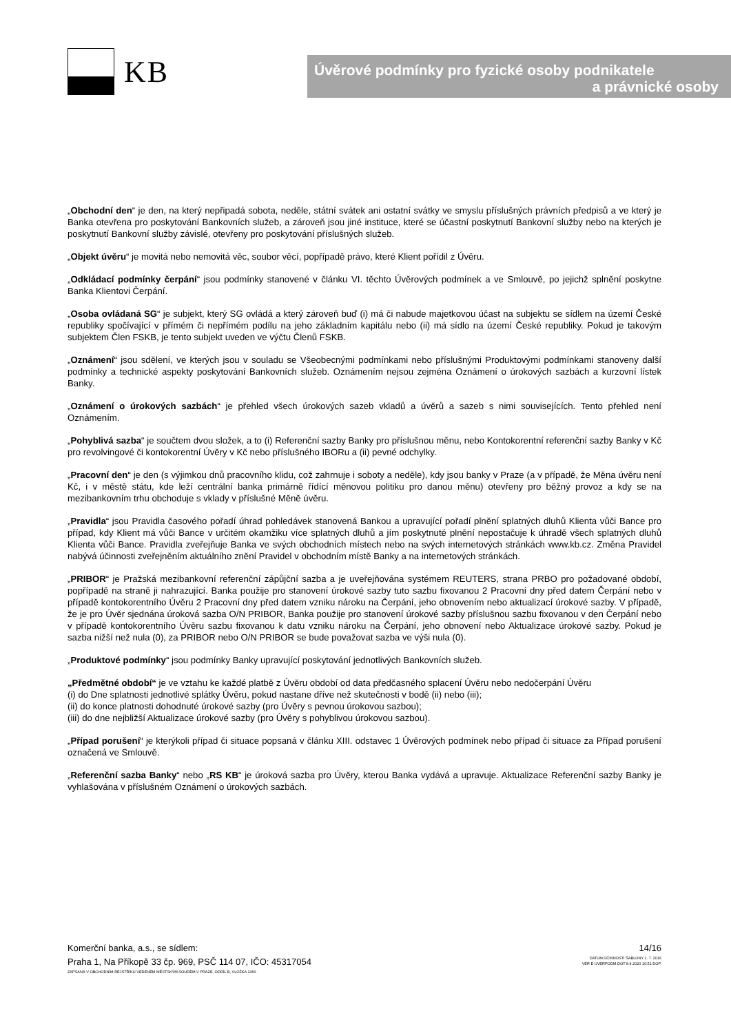KB
Úvěrové podmínky pro fyzické osoby podnikatele
a právnické osoby
„Obchodní den“ je den, na který nepřipadá sobota, neděle, státní svátek ani ostatní svátky ve smyslu příslušných právních předpisů a ve který je Banka otevřena pro poskytování Bankovních služeb, a zároveň jsou jiné instituce, které se účastní poskytnutí Bankovní služby nebo na kterých je poskytnutí Bankovní služby závislé, otevřeny pro poskytování příslušných služeb.
„Objekt úvěru“ je movitá nebo nemovitá věc, soubor věcí, popřípadě právo, které Klient pořídil z Úvěru.
„Odkládací podmínky čerpání“ jsou podmínky stanovené v článku VI. těchto Úvěrových podmínek a ve Smlouvě, po jejichž splnění poskytne Banka Klientovi Čerpání.
„Osoba ovládaná SG“ je subjekt, který SG ovládá a který zároveň buď (i) má či nabude majetkovou účast na subjektu se sídlem na území České republiky spočívající v přímém či nepřímém podílu na jeho základním kapitálu nebo (ii) má sídlo na území České republiky. Pokud je takovým subjektem Člen FSKB, je tento subjekt uveden ve výčtu Členů FSKB.
„Oznámení“ jsou sdělení, ve kterých jsou v souladu se Všeobecnými podmínkami nebo příslušnými Produktovými podmínkami stanoveny další podmínky a technické aspekty poskytování Bankovních služeb. Oznámením nejsou zejména Oznámení o úrokových sazbách a kurzovní lístek Banky.
„Oznámení o úrokových sazbách“ je přehled všech úrokových sazeb vkladů a úvěrů a sazeb s nimi souvisejících. Tento přehled není Oznámením.
„Pohyblivá sazba“ je součtem dvou složek, a to (i) Referenční sazby Banky pro příslušnou měnu, nebo Kontokorentní referenční sazby Banky v Kč pro revolvingové či kontokorentní Úvěry v Kč nebo příslušného IBORu a (ii) pevné odchylky.
„Pracovní den“ je den (s výjimkou dnů pracovního klidu, což zahrnuje i soboty a neděle), kdy jsou banky v Praze (a v případě, že Měna úvěru není Kč, i v městě státu, kde leží centrální banka primárně řídící měnovou politiku pro danou měnu) otevřeny pro běžný provoz a kdy se na mezibankovním trhu obchoduje s vklady v příslušné Měně úvěru.
„Pravidla“ jsou Pravidla časového pořadí úhrad pohledávek stanovená Bankou a upravující pořadí plnění splatných dluhů Klienta vůči Bance pro případ, kdy Klient má vůči Bance v určitém okamžiku více splatných dluhů a jím poskytnuté plnění nepostačuje k úhradě všech splatných dluhů Klienta vůči Bance. Pravidla zveřejňuje Banka ve svých obchodních místech nebo na svých internetových stránkách www.kb.cz. Změna Pravidel nabývá účinnosti zveřejněním aktuálního znění Pravidel v obchodním místě Banky a na internetových stránkách.
„PRIBOR“ je Pražská mezibankovní referenční zápůjční sazba a je uveřejňována systémem REUTERS, strana PRBO pro požadované období, popřípadě na straně ji nahrazující. Banka použije pro stanovení úrokové sazby tuto sazbu fixovanou 2 Pracovní dny před datem Čerpání nebo v případě kontokorentního Úvěru 2 Pracovní dny před datem vzniku nároku na Čerpání, jeho obnovením nebo aktualizací úrokové sazby. V případě, že je pro Úvěr sjednána úroková sazba O/N PRIBOR, Banka použije pro stanovení úrokové sazby příslušnou sazbu fixovanou v den Čerpání nebo v případě kontokorentního Úvěru sazbu fixovanou k datu vzniku nároku na Čerpání, jeho obnovení nebo Aktualizace úrokové sazby. Pokud je sazba nižší než nula (0), za PRIBOR nebo O/N PRIBOR se bude považovat sazba ve výši nula (0).
„Produktové podmínky“ jsou podmínky Banky upravující poskytování jednotlivých Bankovních služeb.
„Předmětné období“ je ve vztahu ke každé platbě z Úvěru období od data předčasného splacení Úvěru nebo nedočerpání Úvěru
(i) do Dne splatnosti jednotlivé splátky Úvěru, pokud nastane dříve než skutečnosti v bodě (ii) nebo (iii);
(ii) do konce platnosti dohodnuté úrokové sazby (pro Úvěry s pevnou úrokovou sazbou);
(iii) do dne nejbližší Aktualizace úrokové sazby (pro Úvěry s pohyblivou úrokovou sazbou).
„Případ porušení“ je kterýkoli případ či situace popsaná v článku XIII. odstavec 1 Úvěrových podmínek nebo případ či situace za Případ porušení označená ve Smlouvě.
„Referenční sazba Banky“ nebo „RS KB“ je úroková sazba pro Úvěry, kterou Banka vydává a upravuje. Aktualizace Referenční sazby Banky je vyhlašována v příslušném Oznámení o úrokových sazbách.
Komerční banka, a.s., se sídlem:
Praha 1, Na Příkopě 33 čp. 969, PSČ 114 07, IČO: 45317054
ZAPSANÁ V OBCHODNÍM REJSTŘÍKU VEDENÉM MĚSTSKÝM SOUDEM V PRAZE, ODDÍL B, VLOŽKA 1360
14/16
DATUM ÚČINNOSTI ŠABLONY 1. 7. 2016
VER E UVERPODM.DOT 8.4.2020 10:51 DOP.